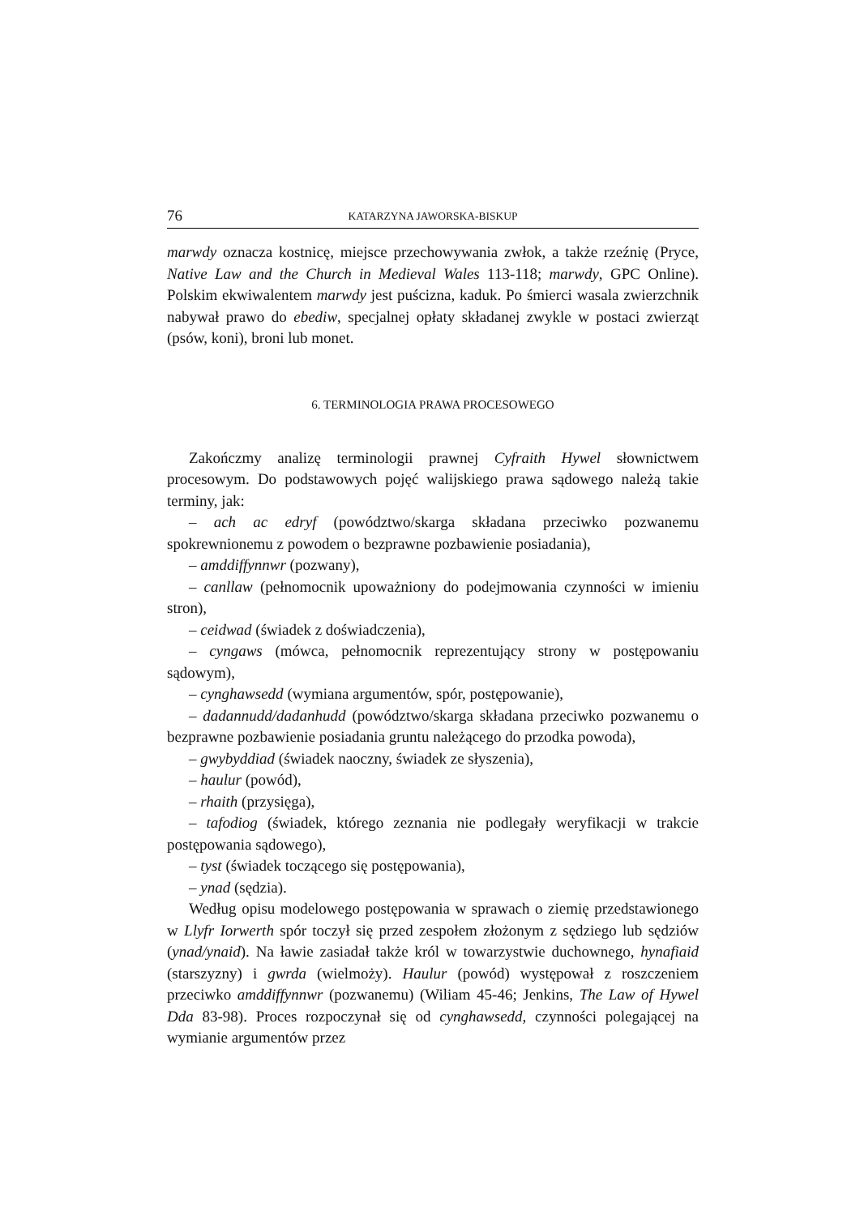76 KATARZYNA JAWORSKA-BISKUP
marwdy oznacza kostnicę, miejsce przechowywania zwłok, a także rzeźnię (Pryce, Native Law and the Church in Medieval Wales 113-118; marwdy, GPC Online). Polskim ekwiwalentem marwdy jest puścizna, kaduk. Po śmierci wasala zwierzchnik nabywał prawo do ebediw, specjalnej opłaty składanej zwykle w postaci zwierząt (psów, koni), broni lub monet.
6. TERMINOLOGIA PRAWA PROCESOWEGO
Zakończmy analizę terminologii prawnej Cyfraith Hywel słownictwem procesowym. Do podstawowych pojęć walijskiego prawa sądowego należą takie terminy, jak:
– ach ac edryf (powództwo/skarga składana przeciwko pozwanemu spokrewnionemu z powodem o bezprawne pozbawienie posiadania),
– amddiffynnwr (pozwany),
– canllaw (pełnomocnik upoważniony do podejmowania czynności w imieniu stron),
– ceidwad (świadek z doświadczenia),
– cyngaws (mówca, pełnomocnik reprezentujący strony w postępowaniu sądowym),
– cynghawsedd (wymiana argumentów, spór, postępowanie),
– dadannudd/dadanhudd (powództwo/skarga składana przeciwko pozwanemu o bezprawne pozbawienie posiadania gruntu należącego do przodka powoda),
– gwybyddiad (świadek naoczny, świadek ze słyszenia),
– haulur (powód),
– rhaith (przysięga),
– tafodiog (świadek, którego zeznania nie podlegały weryfikacji w trakcie postępowania sądowego),
– tyst (świadek toczącego się postępowania),
– ynad (sędzia).
Według opisu modelowego postępowania w sprawach o ziemię przedstawionego w Llyfr Iorwerth spór toczył się przed zespołem złożonym z sędziego lub sędziów (ynad/ynaid). Na ławie zasiadał także król w towarzystwie duchownego, hynafiaid (starszyzny) i gwrda (wielmoży). Haulur (powód) występował z roszczeniem przeciwko amddiffynnwr (pozwanemu) (Wiliam 45-46; Jenkins, The Law of Hywel Dda 83-98). Proces rozpoczynał się od cynghawsedd, czynności polegającej na wymianie argumentów przez